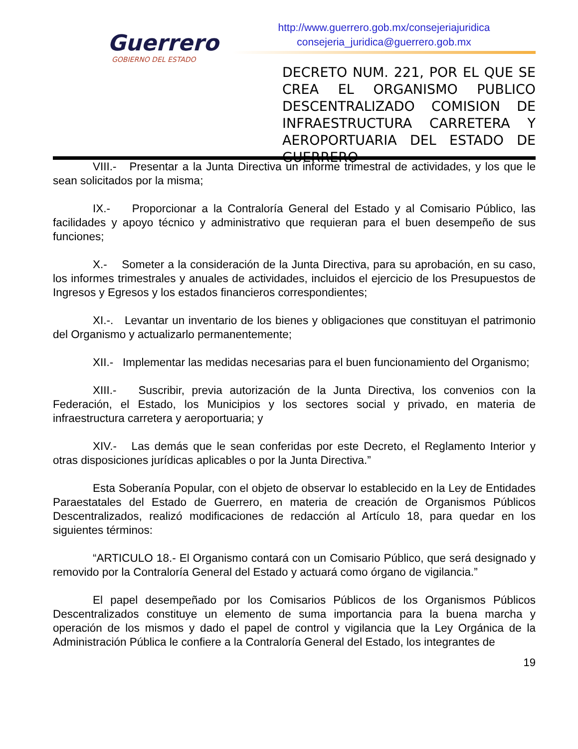Guerrero
GOBIERNO DEL ESTADO
http://www.guerrero.gob.mx/consejeriajuridica
consejeria_juridica@guerrero.gob.mx
DECRETO NUM. 221, POR EL QUE SE CREA EL ORGANISMO PUBLICO DESCENTRALIZADO COMISION DE INFRAESTRUCTURA CARRETERA Y AEROPORTUARIA DEL ESTADO DE GUERRERO
VIII.- Presentar a la Junta Directiva un informe trimestral de actividades, y los que le sean solicitados por la misma;
IX.- Proporcionar a la Contraloría General del Estado y al Comisario Público, las facilidades y apoyo técnico y administrativo que requieran para el buen desempeño de sus funciones;
X.- Someter a la consideración de la Junta Directiva, para su aprobación, en su caso, los informes trimestrales y anuales de actividades, incluidos el ejercicio de los Presupuestos de Ingresos y Egresos y los estados financieros correspondientes;
XI.-. Levantar un inventario de los bienes y obligaciones que constituyan el patrimonio del Organismo y actualizarlo permanentemente;
XII.- Implementar las medidas necesarias para el buen funcionamiento del Organismo;
XIII.- Suscribir, previa autorización de la Junta Directiva, los convenios con la Federación, el Estado, los Municipios y los sectores social y privado, en materia de infraestructura carretera y aeroportuaria; y
XIV.- Las demás que le sean conferidas por este Decreto, el Reglamento Interior y otras disposiciones jurídicas aplicables o por la Junta Directiva.”
Esta Soberanía Popular, con el objeto de observar lo establecido en la Ley de Entidades Paraestatales del Estado de Guerrero, en materia de creación de Organismos Públicos Descentralizados, realizó modificaciones de redacción al Artículo 18, para quedar en los siguientes términos:
“ARTICULO 18.- El Organismo contará con un Comisario Público, que será designado y removido por la Contraloría General del Estado y actuará como órgano de vigilancia.”
El papel desempeñado por los Comisarios Públicos de los Organismos Públicos Descentralizados constituye un elemento de suma importancia para la buena marcha y operación de los mismos y dado el papel de control y vigilancia que la Ley Orgánica de la Administración Pública le confiere a la Contraloría General del Estado, los integrantes de
19